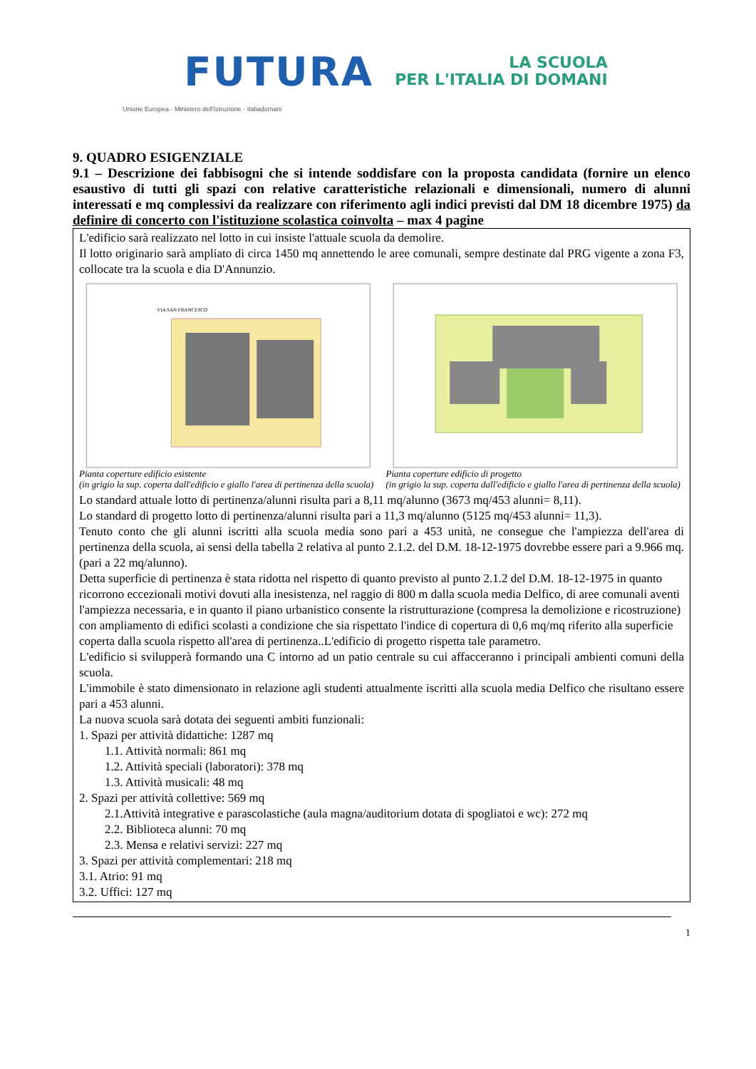FUTURA LA SCUOLA
PER L'ITALIA DI DOMANI
Unione Europea · Ministero dell'Istruzione · Italiadomani
9. QUADRO ESIGENZIALE
9.1 – Descrizione dei fabbisogni che si intende soddisfare con la proposta candidata (fornire un elenco esaustivo di tutti gli spazi con relative caratteristiche relazionali e dimensionali, numero di alunni interessati e mq complessivi da realizzare con riferimento agli indici previsti dal DM 18 dicembre 1975) da definire di concerto con l'istituzione scolastica coinvolta – max 4 pagine
L'edificio sarà realizzato nel lotto in cui insiste l'attuale scuola da demolire.
Il lotto originario sarà ampliato di circa 1450 mq annettendo le aree comunali, sempre destinate dal PRG vigente a zona F3, collocate tra la scuola e dia D'Annunzio.
VIA SAN FRANCESCO
Pianta coperture edificio esistente
(in grigio la sup. coperta dall'edificio e giallo l'area di pertinenza della scuola)
Pianta coperture edificio di progetto
(in grigio la sup. coperta dall'edificio e giallo l'area di pertinenza della scuola)
Lo standard attuale lotto di pertinenza/alunni risulta pari a 8,11 mq/alunno (3673 mq/453 alunni= 8,11).
Lo standard di progetto lotto di pertinenza/alunni risulta pari a 11,3 mq/alunno (5125 mq/453 alunni= 11,3).
Tenuto conto che gli alunni iscritti alla scuola media sono pari a 453 unità, ne consegue che l'ampiezza dell'area di pertinenza della scuola, ai sensi della tabella 2 relativa al punto 2.1.2. del D.M. 18-12-1975 dovrebbe essere pari a 9.966 mq. (pari a 22 mq/alunno).
Detta superficie di pertinenza è stata ridotta nel rispetto di quanto previsto al punto 2.1.2 del D.M. 18-12-1975 in quanto ricorrono eccezionali motivi dovuti alla inesistenza, nel raggio di 800 m dalla scuola media Delfico, di aree comunali aventi l'ampiezza necessaria, e in quanto il piano urbanistico consente la ristrutturazione (compresa la demolizione e ricostruzione) con ampliamento di edifici scolasti a condizione che sia rispettato l'indice di copertura di 0,6 mq/mq riferito alla superficie coperta dalla scuola rispetto all'area di pertinenza..L'edificio di progetto rispetta tale parametro.
L'edificio si svilupperà formando una C intorno ad un patio centrale su cui affacceranno i principali ambienti comuni della scuola.
L'immobile è stato dimensionato in relazione agli studenti attualmente iscritti alla scuola media Delfico che risultano essere pari a 453 alunni.
La nuova scuola sarà dotata dei seguenti ambiti funzionali:
1. Spazi per attività didattiche: 1287 mq
1.1. Attività normali: 861 mq
1.2. Attività speciali (laboratori): 378 mq
1.3. Attività musicali: 48 mq
2. Spazi per attività collettive: 569 mq
2.1.Attività integrative e parascolastiche (aula magna/auditorium dotata di spogliatoi e wc): 272 mq
2.2. Biblioteca alunni: 70 mq
2.3. Mensa e relativi servizi: 227 mq
3. Spazi per attività complementari: 218 mq
3.1. Atrio: 91 mq
3.2. Uffici: 127 mq
1